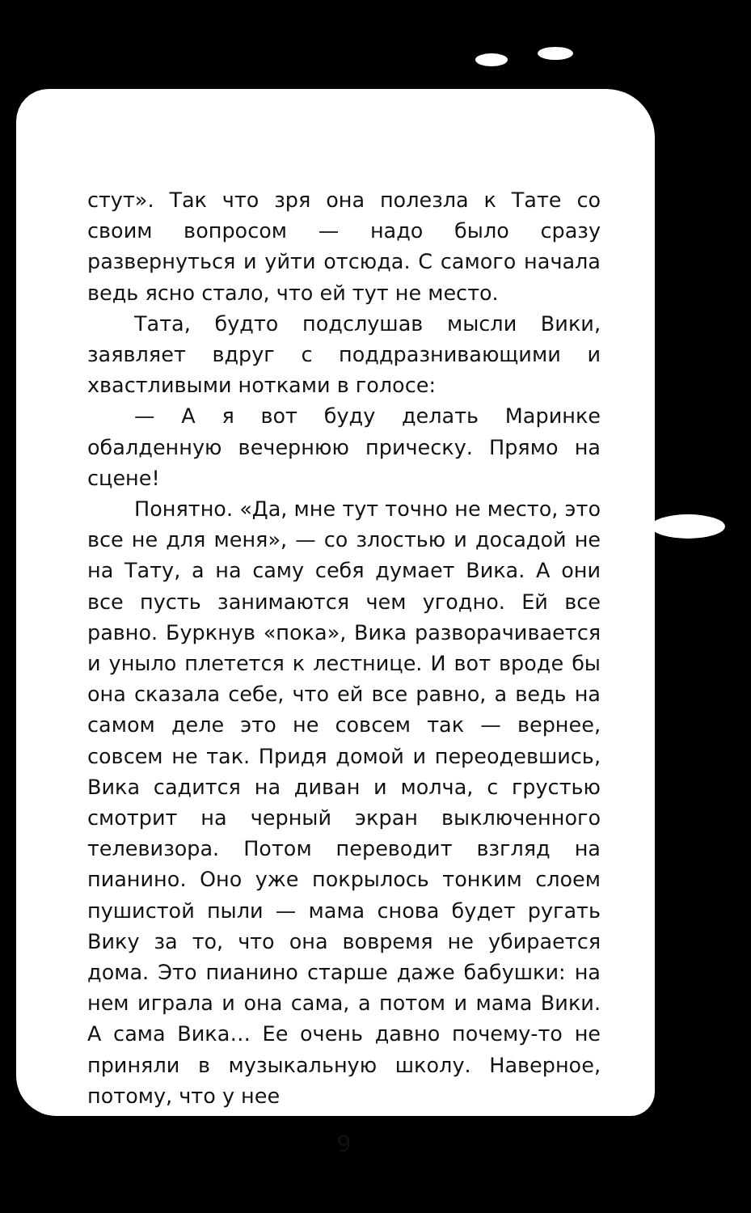стут». Так что зря она полезла к Тате со своим вопросом — надо было сразу развернуться и уйти отсюда. С самого начала ведь ясно стало, что ей тут не место.
Тата, будто подслушав мысли Вики, заявляет вдруг с поддразнивающими и хвастливыми нотками в голосе:
— А я вот буду делать Маринке обалденную вечернюю прическу. Прямо на сцене!
Понятно. «Да, мне тут точно не место, это все не для меня», — со злостью и досадой не на Тату, а на саму себя думает Вика. А они все пусть занимаются чем угодно. Ей все равно. Буркнув «пока», Вика разворачивается и уныло плетется к лестнице. И вот вроде бы она сказала себе, что ей все равно, а ведь на самом деле это не совсем так — вернее, совсем не так. Придя домой и переодевшись, Вика садится на диван и молча, с грустью смотрит на черный экран выключенного телевизора. Потом переводит взгляд на пианино. Оно уже покрылось тонким слоем пушистой пыли — мама снова будет ругать Вику за то, что она вовремя не убирается дома. Это пианино старше даже бабушки: на нем играла и она сама, а потом и мама Вики. А сама Вика… Ее очень давно почему-то не приняли в музыкальную школу. Наверное, потому, что у нее
9